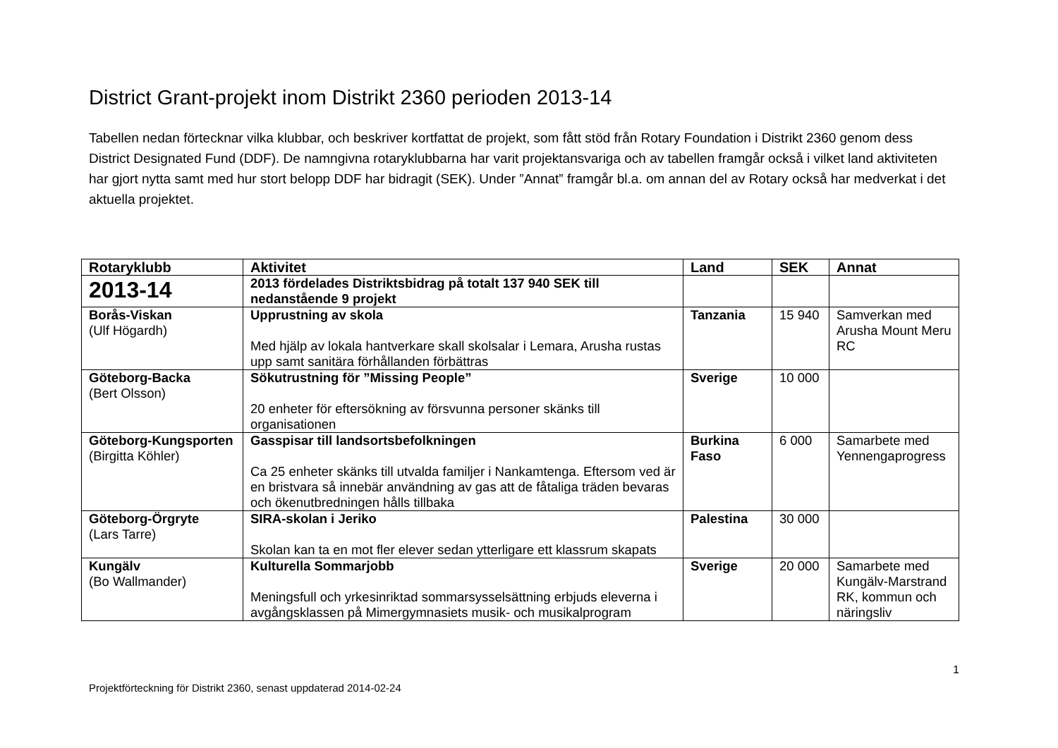District Grant-projekt inom Distrikt 2360 perioden 2013-14
Tabellen nedan förtecknar vilka klubbar, och beskriver kortfattat de projekt, som fått stöd från Rotary Foundation i Distrikt 2360 genom dess District Designated Fund (DDF). De namngivna rotaryklubbarna har varit projektansvariga och av tabellen framgår också i vilket land aktiviteten har gjort nytta samt med hur stort belopp DDF har bidragit (SEK). Under ”Annat” framgår bl.a. om annan del av Rotary också har medverkat i det aktuella projektet.
| Rotaryklubb | Aktivitet | Land | SEK | Annat |
| --- | --- | --- | --- | --- |
| 2013-14 | 2013 fördelades Distriktsbidrag på totalt 137 940 SEK till nedanstående 9 projekt | | | |
| Borås-Viskan (Ulf Högardh) | Upprustning av skola Med hjälp av lokala hantverkare skall skolsalar i Lemara, Arusha rustas upp samt sanitära förhållanden förbättras | Tanzania | 15 940 | Samverkan med Arusha Mount Meru RC |
| Göteborg-Backa (Bert Olsson) | Sökutrustning för ”Missing People” 20 enheter för eftersökning av försvunna personer skänks till organisationen | Sverige | 10 000 | |
| Göteborg-Kungsporten (Birgitta Köhler) | Gasspisar till landsortsbefolkningen Ca 25 enheter skänks till utvalda familjer i Nankamtenga. Eftersom ved är en bristvara så innebär användning av gas att de fåtaliga träden bevaras och ökenutbredningen hålls tillbaka | Burkina Faso | 6 000 | Samarbete med Yennengaprogress |
| Göteborg-Örgryte (Lars Tarre) | SIRA-skolan i Jeriko Skolan kan ta en mot fler elever sedan ytterligare ett klassrum skapats | Palestina | 30 000 | |
| Kungälv (Bo Wallmander) | Kulturella Sommarjobb Meningsfull och yrkesinriktad sommarsysselsättning erbjuds eleverna i avgångsklassen på Mimergymnasiets musik- och musikalprogram | Sverige | 20 000 | Samarbete med Kungälv-Marstrand RK, kommun och näringsliv |
1
Projektförteckning för Distrikt 2360, senast uppdaterad 2014-02-24